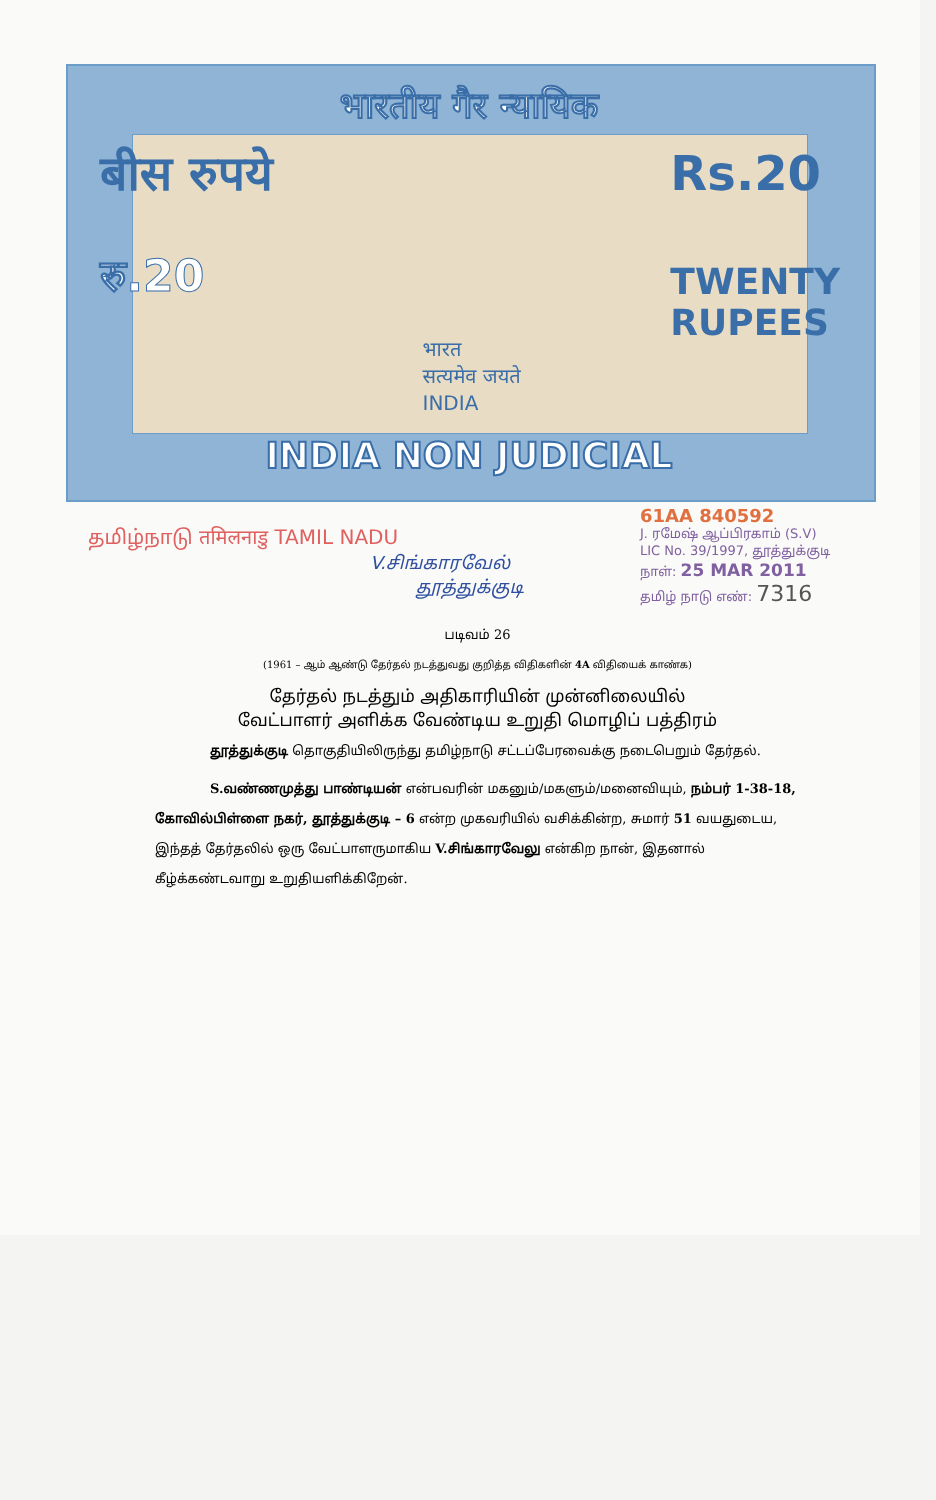भारतीय गैर न्यायिक
बीस रुपये
रु.20
भारत
सत्यमेव जयते
INDIA
Rs.20
TWENTY
RUPEES
INDIA NON JUDICIAL
61AA 840592
J. ரமேஷ் ஆப்பிரகாம் (S.V)
LIC No. 39/1997, தூத்துக்குடி
நாள்: 25 MAR 2011
தமிழ் நாடு எண்: 7316
தமிழ்நாடு तमिलनाडु TAMIL NADU
V.சிங்காரவேல்
தூத்துக்குடி
படிவம் 26
(1961 – ஆம் ஆண்டு தேர்தல் நடத்துவது குறித்த விதிகளின் 4A விதியைக் காண்க)
தேர்தல் நடத்தும் அதிகாரியின் முன்னிலையில்
வேட்பாளர் அளிக்க வேண்டிய உறுதி மொழிப் பத்திரம்
தூத்துக்குடி தொகுதியிலிருந்து தமிழ்நாடு சட்டப்பேரவைக்கு நடைபெறும் தேர்தல்.
S.வண்ணமுத்து பாண்டியன் என்பவரின் மகனும்/மகளும்/மனைவியும், நம்பர் 1-38-18, கோவில்பிள்ளை நகர், தூத்துக்குடி – 6 என்ற முகவரியில் வசிக்கின்ற, சுமார் 51 வயதுடைய, இந்தத் தேர்தலில் ஒரு வேட்பாளருமாகிய V.சிங்காரவேலு என்கிற நான், இதனால் கீழ்க்கண்டவாறு உறுதியளிக்கிறேன்.